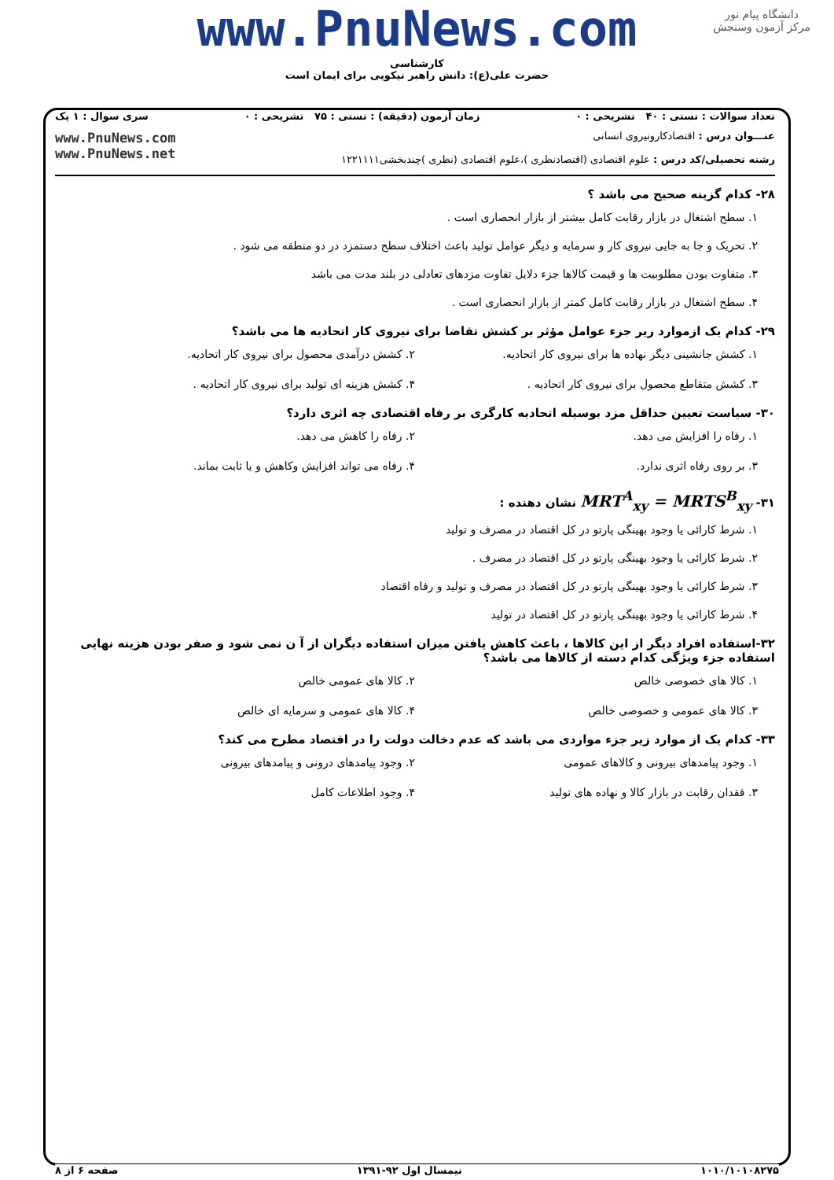دانشگاه پیام نور
مرکز آزمون وسنجش
www.PnuNews.com
کارشناسی
حضرت علی(ع): دانش راهبر نیکویی برای ایمان است
تعداد سوالات : تستی : ۴۰ تشریحی : ۰ زمان آزمون (دقیقه) : تستی : ۷۵ تشریحی : ۰ سری سوال : ۱ یک
عنـــوان درس : اقتصادکارونیروی انسانی
رشته تحصیلی/کد درس : علوم اقتصادی (اقتصادنظری )،علوم اقتصادی (نظری )چندبخشی۱۲۲۱۱۱۱
www.PnuNews.com
www.PnuNews.net
۲۸- کدام گزینه صحیح می باشد ؟
۱. سطح اشتغال در بازار رقابت کامل بیشتر از بازار انحصاری است .
۲. تحریک و جا به جایی نیروی کار و سرمایه و دیگر عوامل تولید باعث اختلاف سطح دستمزد در دو منطقه می شود .
۳. متفاوت بودن مطلوبیت ها و قیمت کالاها جزء دلایل تفاوت مزدهای تعادلی در بلند مدت می باشد
۴. سطح اشتغال در بازار رقابت کامل کمتر از بازار انحصاری است .
۲۹- کدام یک ازموارد زیر جزء عوامل مؤثر بر کشش تقاضا برای نیروی کار اتحادیه ها می باشد؟
۱. کشش جانشینی دیگر نهاده ها برای نیروی کار اتحادیه. ۲. کشش درآمدی محصول برای نیروی کار اتحادیه. ۳. کشش متقاطع محصول برای نیروی کار اتحادیه . ۴. کشش هزینه ای تولید برای نیروی کار اتحادیه .
۳۰- سیاست تعیین حداقل مزد بوسیله اتحادیه کارگری بر رفاه اقتصادی چه اثری دارد؟
۱. رفاه را افزایش می دهد. ۲. رفاه را کاهش می دهد. ۳. بر روی رفاه اثری ندارد. ۴. رفاه می تواند افزایش وکاهش و یا ثابت بماند.
۳۱- MRT<sup>A</sup><sub>xy</sub> = MRTS<sup>B</sup><sub>xy</sub> نشان دهنده :
۱. شرط کارائی یا وجود بهینگی پارتو در کل اقتصاد در مصرف و تولید
۲. شرط کارائی یا وجود بهینگی پارتو در کل اقتصاد در مصرف .
۳. شرط کارائی یا وجود بهینگی پارتو در کل اقتصاد در مصرف و تولید و رفاه اقتصاد
۴. شرط کارائی یا وجود بهینگی پارتو در کل اقتصاد در تولید
۳۲-استفاده افراد دیگر از این کالاها ، باعث کاهش یافتن میزان استفاده دیگران از آ ن نمی شود و صفر بودن هزینه نهایی استفاده جزء ویژگی کدام دسته از کالاها می باشد؟
۱. کالا های خصوصی خالص ۲. کالا های عمومی خالص ۳. کالا های عمومی و خصوصی خالص ۴. کالا های عمومی و سرمایه ای خالص
۳۳- کدام یک از موارد زیر جزء مواردی می باشد که عدم دخالت دولت را در اقتصاد مطرح می کند؟
۱. وجود پیامدهای بیرونی و کالاهای عمومی ۲. وجود پیامدهای درونی و پیامدهای بیرونی ۳. فقدان رقابت در بازار کالا و نهاده های تولید ۴. وجود اطلاعات کامل
۱۰۱۰/۱۰۱۰۸۲۷۵ نیمسال اول ۹۲-۱۳۹۱ صفحه ۶ از ۸